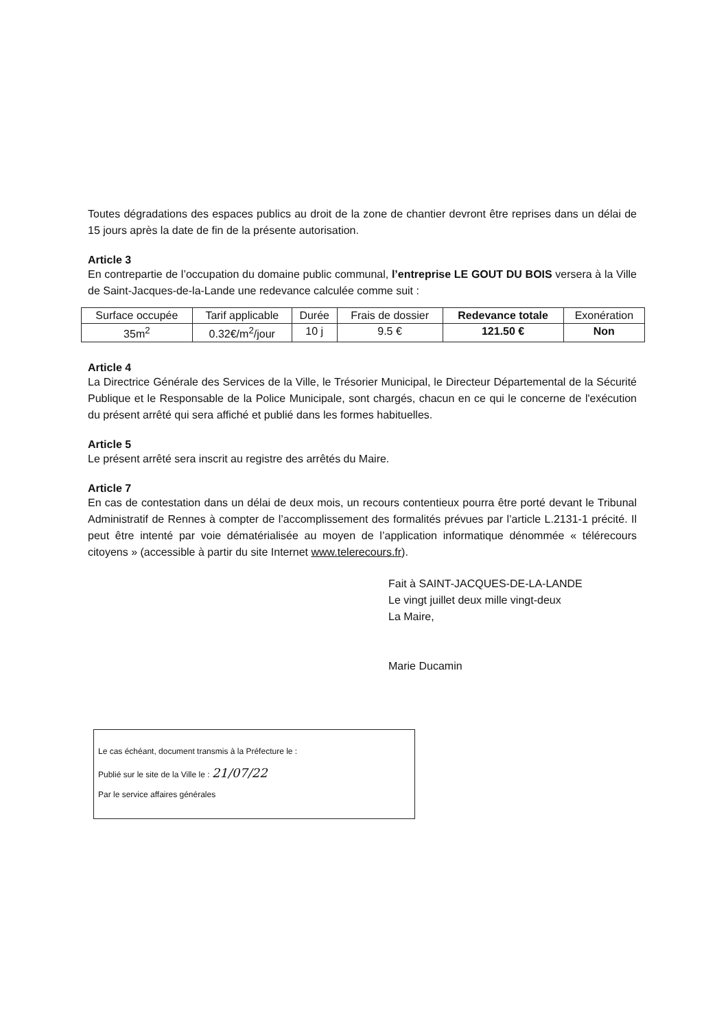Toutes dégradations des espaces publics au droit de la zone de chantier devront être reprises dans un délai de 15 jours après la date de fin de la présente autorisation.
Article 3
En contrepartie de l’occupation du domaine public communal, l’entreprise LE GOUT DU BOIS versera à la Ville de Saint-Jacques-de-la-Lande une redevance calculée comme suit :
| Surface occupée | Tarif applicable | Durée | Frais de dossier | Redevance totale | Exonération |
| 35m<sup>2</sup> | 0.32€/m<sup>2</sup>/jour | 10 j | 9.5 € | 121.50 € | Non |
Article 4
La Directrice Générale des Services de la Ville, le Trésorier Municipal, le Directeur Départemental de la Sécurité Publique et le Responsable de la Police Municipale, sont chargés, chacun en ce qui le concerne de l'exécution du présent arrêté qui sera affiché et publié dans les formes habituelles.
Article 5
Le présent arrêté sera inscrit au registre des arrêtés du Maire.
Article 7
En cas de contestation dans un délai de deux mois, un recours contentieux pourra être porté devant le Tribunal Administratif de Rennes à compter de l’accomplissement des formalités prévues par l’article L.2131-1 précité. Il peut être intenté par voie dématérialisée au moyen de l’application informatique dénommée « télérecours citoyens » (accessible à partir du site Internet www.telerecours.fr).
Fait à SAINT-JACQUES-DE-LA-LANDE
Le vingt juillet deux mille vingt-deux
La Maire,
Marie Ducamin
Le cas échéant, document transmis à la Préfecture le :
Publié sur le site de la Ville le : 21/07/22
Par le service affaires générales